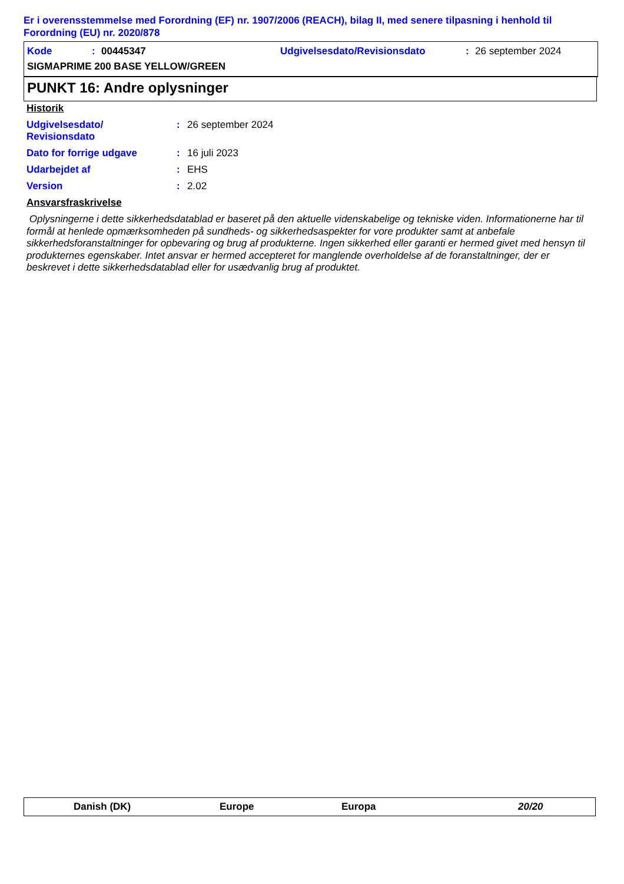Er i overensstemmelse med Forordning (EF) nr. 1907/2006 (REACH), bilag II, med senere tilpasning i henhold til Forordning (EU) nr. 2020/878
Kode: 00445347 Udgivelsesdato/Revisionsdato: 26 september 2024
SIGMAPRIME 200 BASE YELLOW/GREEN
PUNKT 16: Andre oplysninger
Historik
Udgivelsesdato/
Revisionsdato: 26 september 2024
Dato for forrige udgave: 16 juli 2023
Udarbejdet af: EHS
Version: 2.02
Ansvarsfraskrivelse
Oplysningerne i dette sikkerhedsdatablad er baseret på den aktuelle videnskabelige og tekniske viden. Informationerne har til formål at henlede opmærksomheden på sundheds- og sikkerhedsaspekter for vore produkter samt at anbefale sikkerhedsforanstaltninger for opbevaring og brug af produkterne. Ingen sikkerhed eller garanti er hermed givet med hensyn til produkternes egenskaber. Intet ansvar er hermed accepteret for manglende overholdelse af de foranstaltninger, der er beskrevet i dette sikkerhedsdatablad eller for usædvanlig brug af produktet.
Danish (DK) Europe Europa 20/20